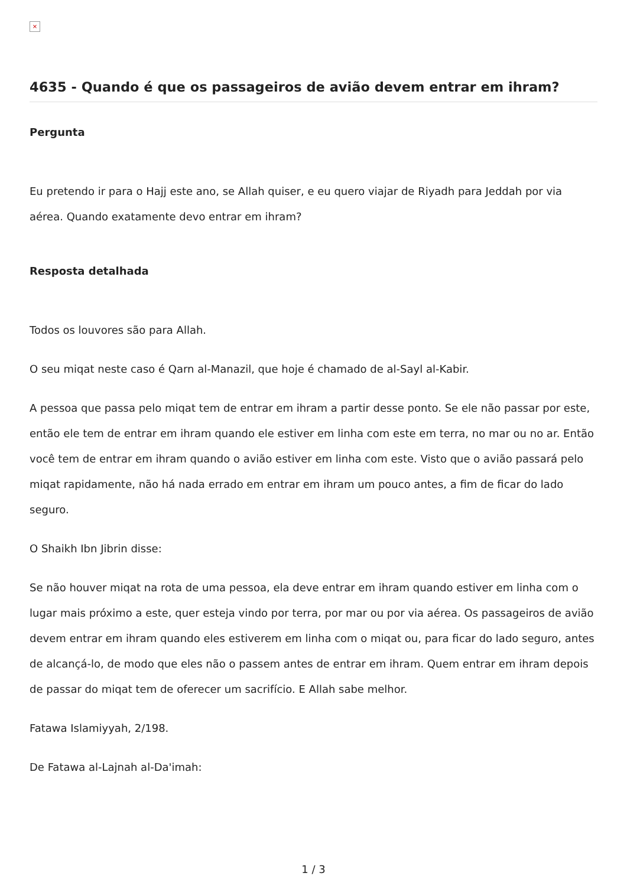×
4635 - Quando é que os passageiros de avião devem entrar em ihram?
Pergunta
Eu pretendo ir para o Hajj este ano, se Allah quiser, e eu quero viajar de Riyadh para Jeddah por via aérea. Quando exatamente devo entrar em ihram?
Resposta detalhada
Todos os louvores são para Allah.
O seu miqat neste caso é Qarn al-Manazil, que hoje é chamado de al-Sayl al-Kabir.
A pessoa que passa pelo miqat tem de entrar em ihram a partir desse ponto. Se ele não passar por este, então ele tem de entrar em ihram quando ele estiver em linha com este em terra, no mar ou no ar. Então você tem de entrar em ihram quando o avião estiver em linha com este. Visto que o avião passará pelo miqat rapidamente, não há nada errado em entrar em ihram um pouco antes, a fim de ficar do lado seguro.
O Shaikh Ibn Jibrin disse:
Se não houver miqat na rota de uma pessoa, ela deve entrar em ihram quando estiver em linha com o lugar mais próximo a este, quer esteja vindo por terra, por mar ou por via aérea. Os passageiros de avião devem entrar em ihram quando eles estiverem em linha com o miqat ou, para ficar do lado seguro, antes de alcançá-lo, de modo que eles não o passem antes de entrar em ihram. Quem entrar em ihram depois de passar do miqat tem de oferecer um sacrifício. E Allah sabe melhor.
Fatawa Islamiyyah, 2/198.
De Fatawa al-Lajnah al-Da'imah:
1 / 3